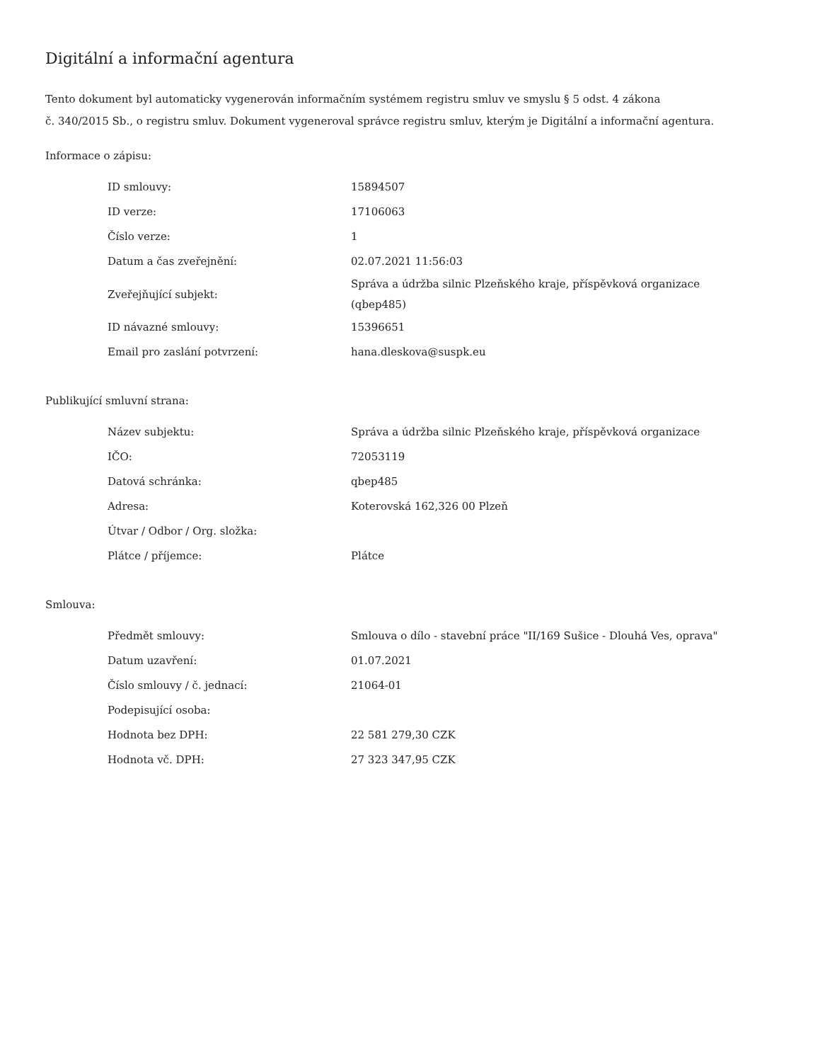Digitální a informační agentura
Tento dokument byl automaticky vygenerován informačním systémem registru smluv ve smyslu § 5 odst. 4 zákona
č. 340/2015 Sb., o registru smluv. Dokument vygeneroval správce registru smluv, kterým je Digitální a informační agentura.
Informace o zápisu:
| ID smlouvy: | 15894507 |
| ID verze: | 17106063 |
| Číslo verze: | 1 |
| Datum a čas zveřejnění: | 02.07.2021 11:56:03 |
| Zveřejňující subjekt: | Správa a údržba silnic Plzeňského kraje, příspěvková organizace (qbep485) |
| ID návazné smlouvy: | 15396651 |
| Email pro zaslání potvrzení: | hana.dleskova@suspk.eu |
Publikující smluvní strana:
| Název subjektu: | Správa a údržba silnic Plzeňského kraje, příspěvková organizace |
| IČO: | 72053119 |
| Datová schránka: | qbep485 |
| Adresa: | Koterovská 162,326 00 Plzeň |
| Útvar / Odbor / Org. složka: | |
| Plátce / příjemce: | Plátce |
Smlouva:
| Předmět smlouvy: | Smlouva o dílo - stavební práce "II/169 Sušice - Dlouhá Ves, oprava" |
| Datum uzavření: | 01.07.2021 |
| Číslo smlouvy / č. jednací: | 21064-01 |
| Podepisující osoba: | |
| Hodnota bez DPH: | 22 581 279,30 CZK |
| Hodnota vč. DPH: | 27 323 347,95 CZK |